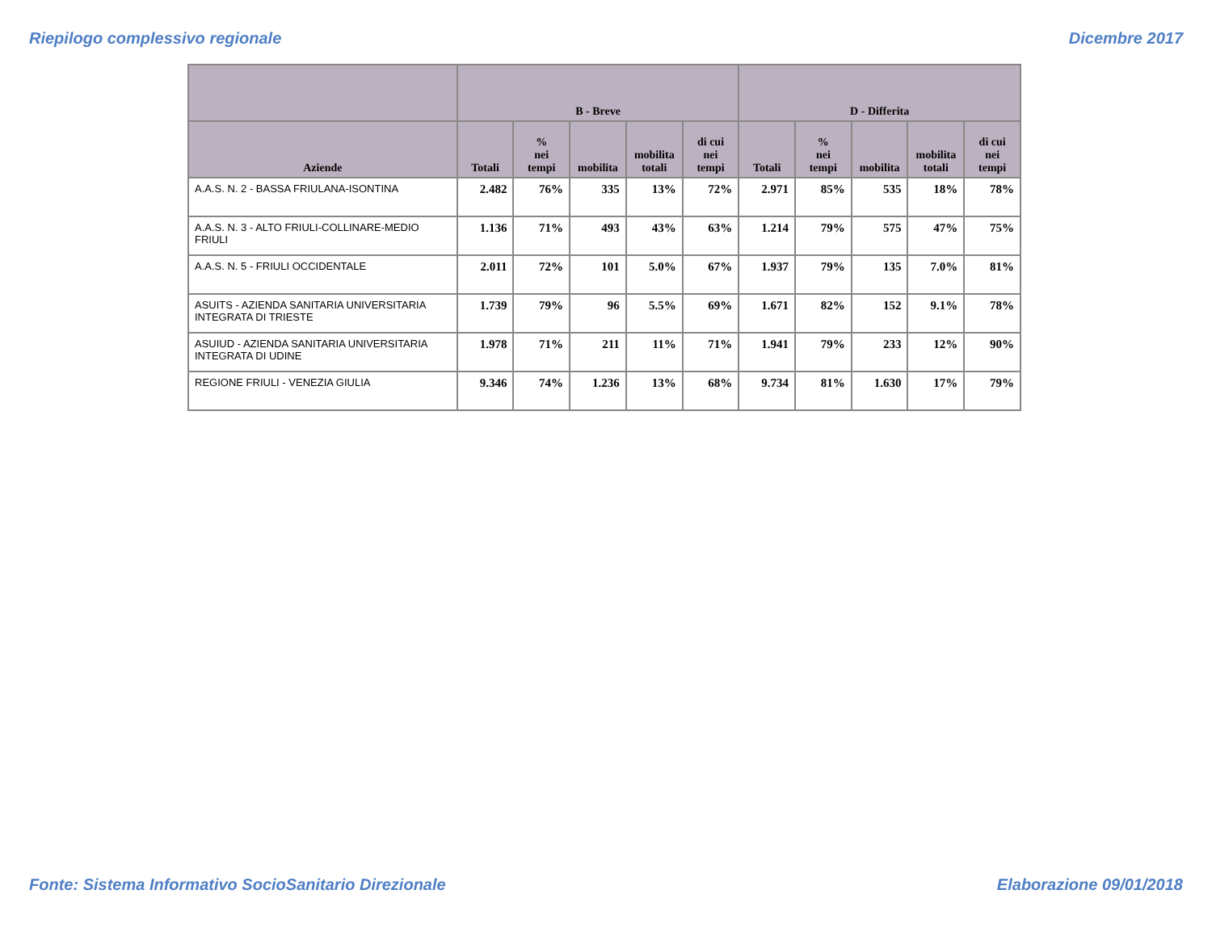Riepilogo complessivo regionale Dicembre 2017
| | B - Breve | | | | | D - Differita | | | | |
| --- | --- | --- | --- | --- | --- | --- | --- | --- | --- | --- |
| Aziende | Totali | % nei tempi | mobilita | mobilita totali | di cui nei tempi | Totali | % nei tempi | mobilita | mobilita totali | di cui nei tempi |
| A.A.S. N. 2 - BASSA FRIULANA-ISONTINA | 2.482 | 76% | 335 | 13% | 72% | 2.971 | 85% | 535 | 18% | 78% |
| A.A.S. N. 3 - ALTO FRIULI-COLLINARE-MEDIO FRIULI | 1.136 | 71% | 493 | 43% | 63% | 1.214 | 79% | 575 | 47% | 75% |
| A.A.S. N. 5 - FRIULI OCCIDENTALE | 2.011 | 72% | 101 | 5.0% | 67% | 1.937 | 79% | 135 | 7.0% | 81% |
| ASUITS - AZIENDA SANITARIA UNIVERSITARIA INTEGRATA DI TRIESTE | 1.739 | 79% | 96 | 5.5% | 69% | 1.671 | 82% | 152 | 9.1% | 78% |
| ASUIUD - AZIENDA SANITARIA UNIVERSITARIA INTEGRATA DI UDINE | 1.978 | 71% | 211 | 11% | 71% | 1.941 | 79% | 233 | 12% | 90% |
| REGIONE FRIULI - VENEZIA GIULIA | 9.346 | 74% | 1.236 | 13% | 68% | 9.734 | 81% | 1.630 | 17% | 79% |
Fonte: Sistema Informativo SocioSanitario Direzionale Elaborazione 09/01/2018